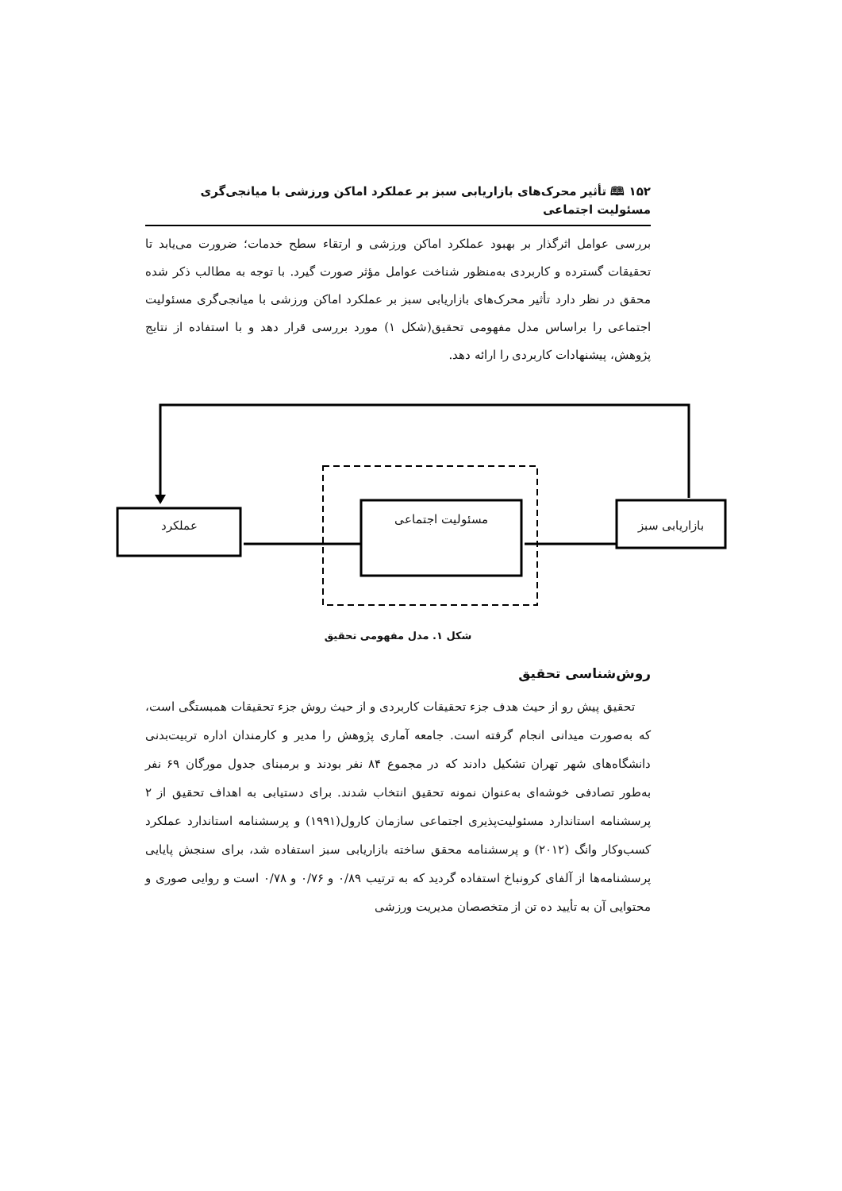۱۵۲ 🕮 تأثیر محرک‌های بازاریابی سبز بر عملکرد اماکن ورزشی با میانجی‌گری مسئولیت اجتماعی
بررسی عوامل اثرگذار بر بهبود عملکرد اماکن ورزشی و ارتقاء سطح خدمات؛ ضرورت می‌یابد تا تحقیقات گسترده و کاربردی به‌منظور شناخت عوامل مؤثر صورت گیرد. با توجه به مطالب ذکر شده محقق در نظر دارد تأثیر محرک‌های بازاریابی سبز بر عملکرد اماکن ورزشی با میانجی‌گری مسئولیت اجتماعی را براساس مدل مفهومی تحقیق(شکل ۱) مورد بررسی قرار دهد و با استفاده از نتایج پژوهش، پیشنهادات کاربردی را ارائه دهد.
عملکرد مسئولیت اجتماعی بازاریابی سبز
شکل ۱. مدل مفهومی تحقیق
روش‌شناسی تحقیق
تحقیق پیش رو از حیث هدف جزء تحقیقات کاربردی و از حیث روش جزء تحقیقات همبستگی است، که به‌صورت میدانی انجام گرفته است. جامعه آماری پژوهش را مدیر و کارمندان اداره تربیت‌بدنی دانشگاه‌های شهر تهران تشکیل دادند که در مجموع ۸۴ نفر بودند و برمبنای جدول مورگان ۶۹ نفر به‌طور تصادفی خوشه‌ای به‌عنوان نمونه تحقیق انتخاب شدند. برای دستیابی به اهداف تحقیق از ۲ پرسشنامه استاندارد مسئولیت‌پذیری اجتماعی سازمان کارول(۱۹۹۱) و پرسشنامه استاندارد عملکرد کسب‌وکار وانگ (۲۰۱۲) و پرسشنامه محقق ساخته بازاریابی سبز استفاده شد، برای سنجش پایایی پرسشنامه‌ها از آلفای کرونباخ استفاده گردید که به ترتیب ۰/۸۹ و ۰/۷۶ و ۰/۷۸ است و روایی صوری و محتوایی آن به تأیید ده تن از متخصصان مدیریت ورزشی